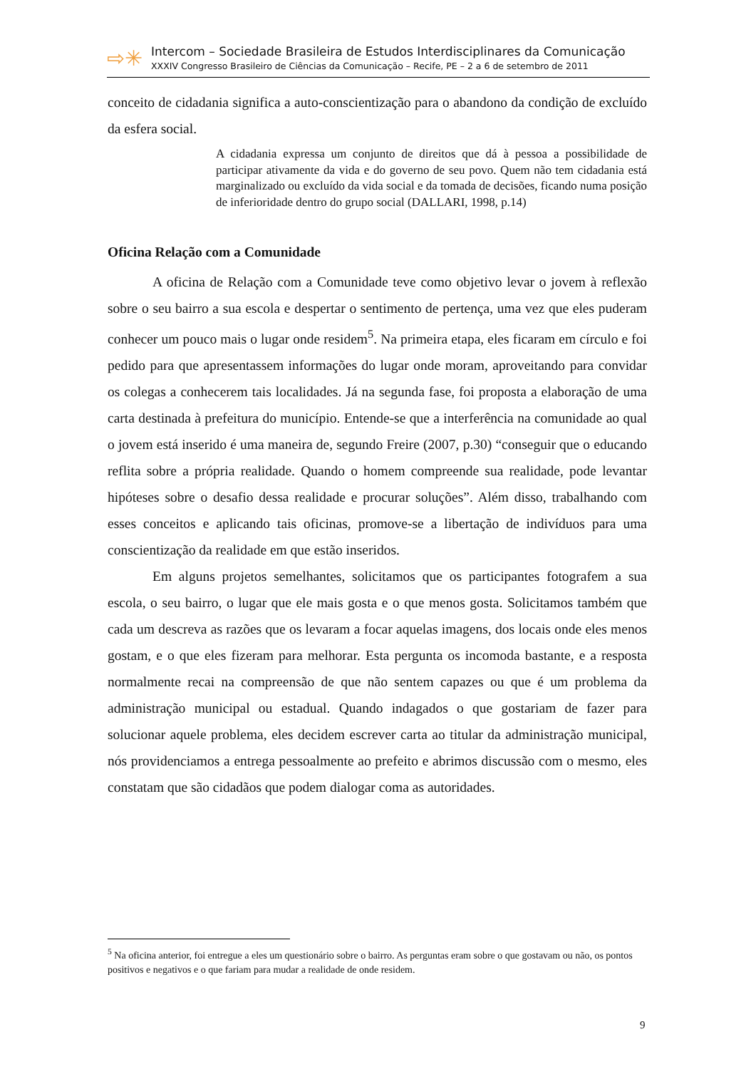⇨✳
Intercom – Sociedade Brasileira de Estudos Interdisciplinares da Comunicação
XXXIV Congresso Brasileiro de Ciências da Comunicação – Recife, PE – 2 a 6 de setembro de 2011
conceito de cidadania significa a auto-conscientização para o abandono da condição de excluído da esfera social.
A cidadania expressa um conjunto de direitos que dá à pessoa a possibilidade de participar ativamente da vida e do governo de seu povo. Quem não tem cidadania está marginalizado ou excluído da vida social e da tomada de decisões, ficando numa posição de inferioridade dentro do grupo social (DALLARI, 1998, p.14)
Oficina Relação com a Comunidade
A oficina de Relação com a Comunidade teve como objetivo levar o jovem à reflexão sobre o seu bairro a sua escola e despertar o sentimento de pertença, uma vez que eles puderam conhecer um pouco mais o lugar onde residem<sup>5</sup>. Na primeira etapa, eles ficaram em círculo e foi pedido para que apresentassem informações do lugar onde moram, aproveitando para convidar os colegas a conhecerem tais localidades. Já na segunda fase, foi proposta a elaboração de uma carta destinada à prefeitura do município. Entende-se que a interferência na comunidade ao qual o jovem está inserido é uma maneira de, segundo Freire (2007, p.30) “conseguir que o educando reflita sobre a própria realidade. Quando o homem compreende sua realidade, pode levantar hipóteses sobre o desafio dessa realidade e procurar soluções”. Além disso, trabalhando com esses conceitos e aplicando tais oficinas, promove-se a libertação de indivíduos para uma conscientização da realidade em que estão inseridos.
Em alguns projetos semelhantes, solicitamos que os participantes fotografem a sua escola, o seu bairro, o lugar que ele mais gosta e o que menos gosta. Solicitamos também que cada um descreva as razões que os levaram a focar aquelas imagens, dos locais onde eles menos gostam, e o que eles fizeram para melhorar. Esta pergunta os incomoda bastante, e a resposta normalmente recai na compreensão de que não sentem capazes ou que é um problema da administração municipal ou estadual. Quando indagados o que gostariam de fazer para solucionar aquele problema, eles decidem escrever carta ao titular da administração municipal, nós providenciamos a entrega pessoalmente ao prefeito e abrimos discussão com o mesmo, eles constatam que são cidadãos que podem dialogar coma as autoridades.
<sup>5</sup> Na oficina anterior, foi entregue a eles um questionário sobre o bairro. As perguntas eram sobre o que gostavam ou não, os pontos positivos e negativos e o que fariam para mudar a realidade de onde residem.
9